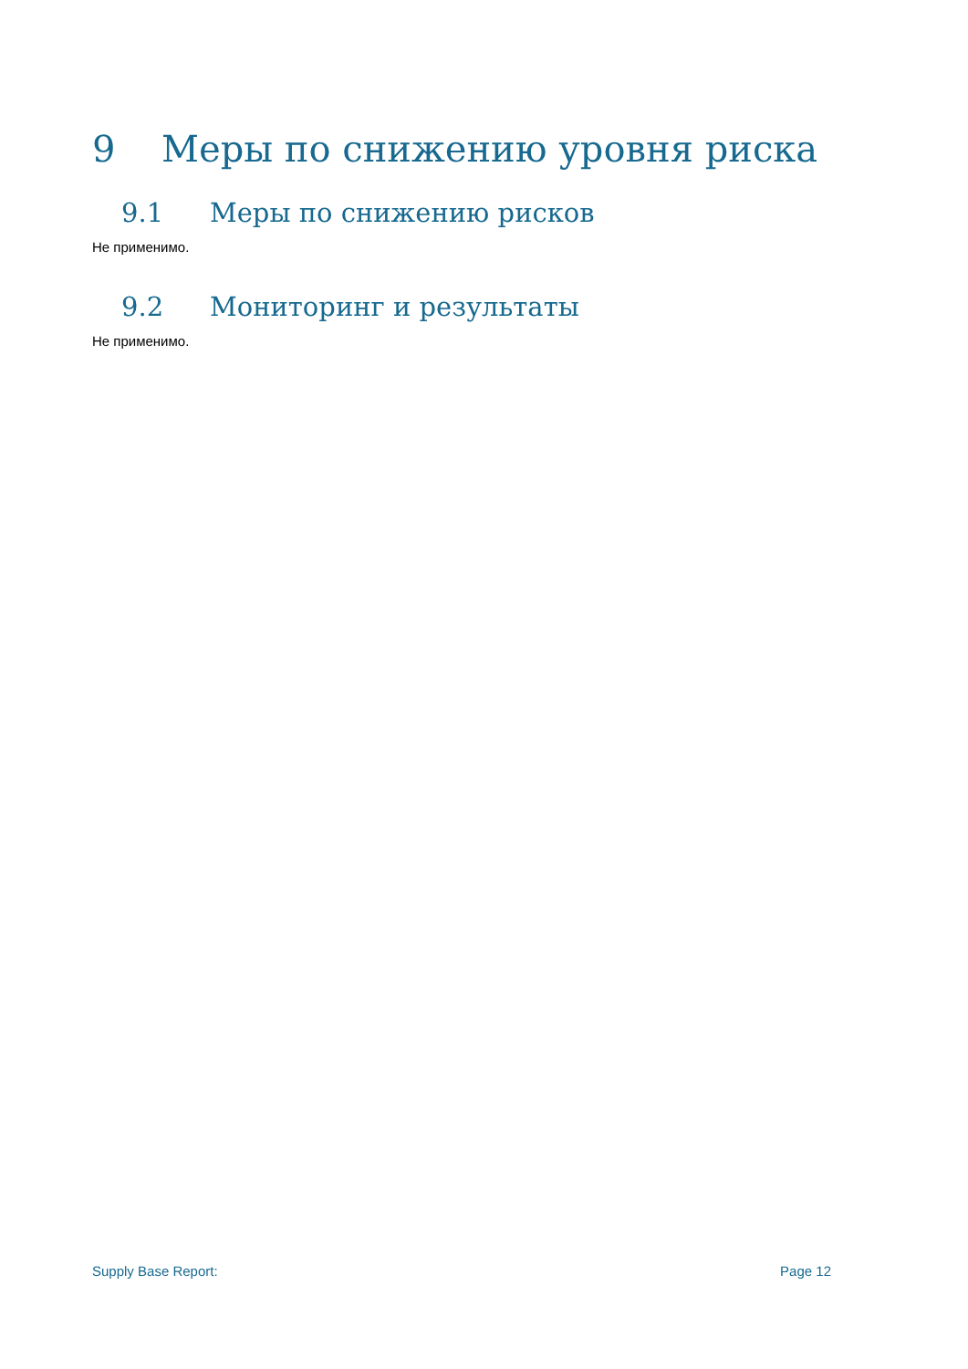9 Меры по снижению уровня риска
9.1 Меры по снижению рисков
Не применимо.
9.2 Мониторинг и результаты
Не применимо.
Supply Base Report: Page 12